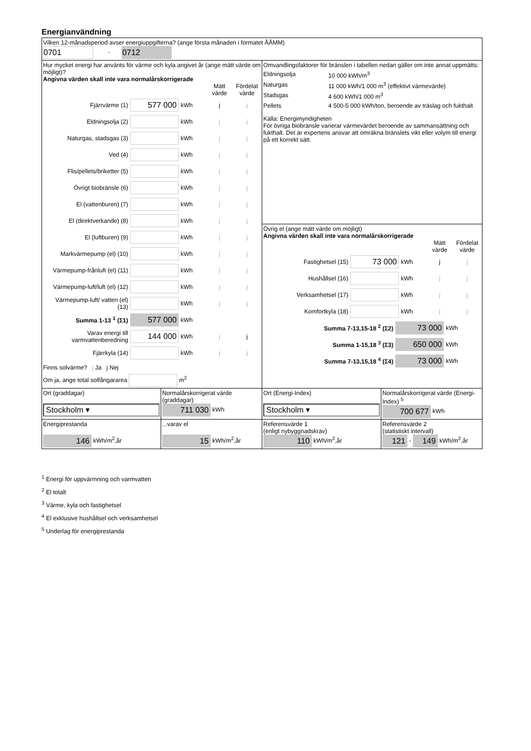Energianvändning
| Vilken 12-månadsperiod avser energiuppgifterna? (ange första månaden i formatet ÅÅMM) 0701 - 0712 | | | |
| Hur mycket energi har använts för värme och kyla angivet år (ange mätt värde om möjligt)? Angivna värden skall inte vara normalårskorrigerade Mätt värde Fördelat värde Fjärrvärme (1) 577 000 kWh j j Eldningsolja (2) kWh j j Naturgas, stadsgas (3) kWh j j Ved (4) kWh j j Flis/pellets/briketter (5) kWh j j Övrigt biobränsle (6) kWh j j El (vattenburen) (7) kWh j j El (direktverkande) (8) kWh j j El (luftburen) (9) kWh j j Markvärmepump (el) (10) kWh j j Värmepump-frånluft (el) (11) kWh j j Värmepump-luft/luft (el) (12) kWh j j Värmepump-luft/ vatten (el) (13) kWh j j Summa 1-13 <sup>1</sup> (Σ1) 577 000 kWh Varav energi till varmvattenberedning 144 000 kWh j j Fjärrkyla (14) kWh j j Finns solvärme? j Ja j Nej Om ja, ange total solfångararea m<sup>2</sup> | | Omvandlingsfaktorer för bränslen i tabellen nedan gäller om inte annat uppmätts: Eldningsolja 10 000 kWh/m<sup>3</sup> Naturgas 11 000 kWh/1 000 m<sup>3</sup> (effektivt värmevärde) Stadsgas 4 600 kWh/1 000 m<sup>3</sup> Pellets 4 500-5 000 kWh/ton, beroende av träslag och fukthalt Källa: Energimyndigheten För övriga biobränsle varierar värmevärdet beroende av sammansättning och fukthalt. Det är expertens ansvar att omräkna bränslets vikt eller volym till energi på ett korrekt sätt. Övrig el (ange mätt värde om möjligt) Angivna värden skall inte vara normalårskorrigerade Mätt värde Fördelat värde Fastighetsel (15) 73 000 kWh j j Hushållsel (16) kWh j j Verksamhetsel (17) kWh j j Komfortkyla (18) kWh j j Summa 7-13,15-18 <sup>2</sup> (Σ2) 73 000 kWh Summa 1-15,18 <sup>3</sup> (Σ3) 650 000 kWh Summa 7-13,15,18 <sup>4</sup> (Σ4) 73 000 kWh | |
| Ort (graddagar) Stockholm ▾ | Normalårskorrigerat värde (graddagar) 711 030 kWh | Ort (Energi-Index) Stockholm ▾ | Normalårskorrigerat värde (Energi-Index) <sup>5</sup> 700 677 kWh |
| Energiprestanda 146 kWh/m<sup>2</sup>,år | ...varav el 15 kWh/m<sup>2</sup>,år | Referensvärde 1 (enligt nybyggnadskrav) 110 kWh/m<sup>2</sup>,år | Referensvärde 2 (statistiskt intervall) 121 - 149 kWh/m<sup>2</sup>,år |
<sup>1</sup> Energi för uppvärmning och varmvatten
<sup>2</sup> El totalt
<sup>3</sup> Värme, kyla och fastighetsel
<sup>4</sup> El exklusive hushållsel och verksamhetsel
<sup>5</sup> Underlag för energiprestanda